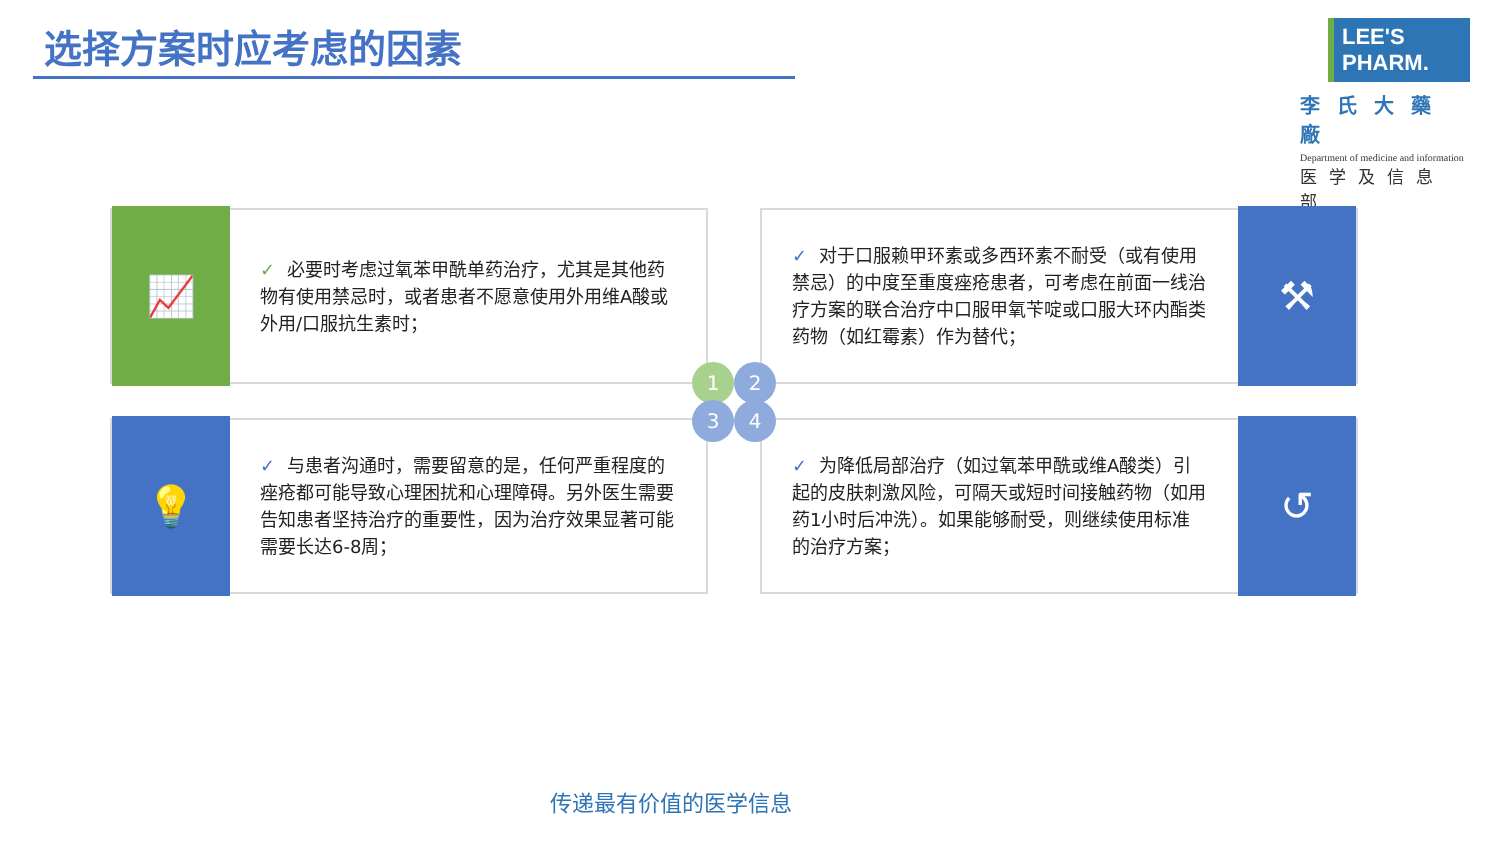选择方案时应考虑的因素
LEE'S PHARM.
李氏大藥廠
Department of medicine and information
医学及信息部
📈
✓ 必要时考虑过氧苯甲酰单药治疗，尤其是其他药物有使用禁忌时，或者患者不愿意使用外用维A酸或外用/口服抗生素时；
✓ 对于口服赖甲环素或多西环素不耐受（或有使用禁忌）的中度至重度痤疮患者，可考虑在前面一线治疗方案的联合治疗中口服甲氧苄啶或口服大环内酯类药物（如红霉素）作为替代；
⚒
💡
✓ 与患者沟通时，需要留意的是，任何严重程度的痤疮都可能导致心理困扰和心理障碍。另外医生需要告知患者坚持治疗的重要性，因为治疗效果显著可能需要长达6-8周；
✓ 为降低局部治疗（如过氧苯甲酰或维A酸类）引起的皮肤刺激风险，可隔天或短时间接触药物（如用药1小时后冲洗）。如果能够耐受，则继续使用标准的治疗方案；
↺
1 2
3 4
传递最有价值的医学信息